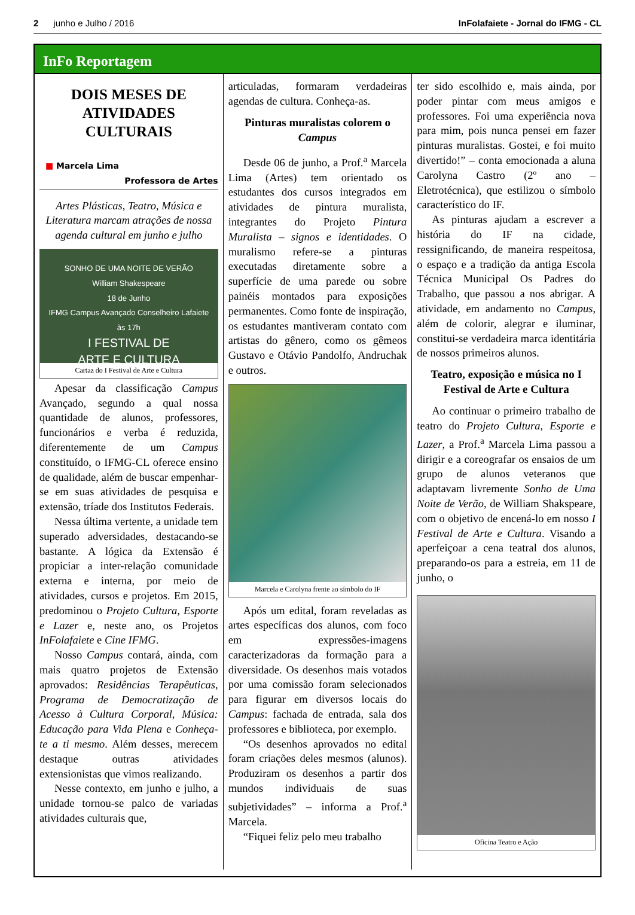2 junho e Julho / 2016 InFolafaiete - Jornal do IFMG - CL
InFo Reportagem
DOIS MESES DE ATIVIDADES CULTURAIS
■ Marcela Lima
Professora de Artes
Artes Plásticas, Teatro, Música e Literatura marcam atrações de nossa agenda cultural em junho e julho
SONHO DE UMA NOITE DE VERÃO
William Shakespeare
18 de Junho
IFMG Campus Avançado Conselheiro Lafaiete
às 17h
I FESTIVAL DE
ARTE E CULTURA
Cartaz do I Festival de Arte e Cultura
Apesar da classificação Campus Avançado, segundo a qual nossa quantidade de alunos, professores, funcionários e verba é reduzida, diferentemente de um Campus constituído, o IFMG-CL oferece ensino de qualidade, além de buscar empenhar-se em suas atividades de pesquisa e extensão, tríade dos Institutos Federais.
Nessa última vertente, a unidade tem superado adversidades, destacando-se bastante. A lógica da Extensão é propiciar a inter-relação comunidade externa e interna, por meio de atividades, cursos e projetos. Em 2015, predominou o Projeto Cultura, Esporte e Lazer e, neste ano, os Projetos InFolafaiete e Cine IFMG.
Nosso Campus contará, ainda, com mais quatro projetos de Extensão aprovados: Residências Terapêuticas, Programa de Democratização de Acesso à Cultura Corporal, Música: Educação para Vida Plena e Conheça-te a ti mesmo. Além desses, merecem destaque outras atividades extensionistas que vimos realizando.
Nesse contexto, em junho e julho, a unidade tornou-se palco de variadas atividades culturais que,
articuladas, formaram verdadeiras agendas de cultura. Conheça-as.
Pinturas muralistas colorem o Campus
Desde 06 de junho, a Prof.<sup>a</sup> Marcela Lima (Artes) tem orientado os estudantes dos cursos integrados em atividades de pintura muralista, integrantes do Projeto Pintura Muralista – signos e identidades. O muralismo refere-se a pinturas executadas diretamente sobre a superfície de uma parede ou sobre painéis montados para exposições permanentes. Como fonte de inspiração, os estudantes mantiveram contato com artistas do gênero, como os gêmeos Gustavo e Otávio Pandolfo, Andruchak e outros.
Marcela e Carolyna frente ao símbolo do IF
Após um edital, foram reveladas as artes específicas dos alunos, com foco em expressões-imagens caracterizadoras da formação para a diversidade. Os desenhos mais votados por uma comissão foram selecionados para figurar em diversos locais do Campus: fachada de entrada, sala dos professores e biblioteca, por exemplo.
“Os desenhos aprovados no edital foram criações deles mesmos (alunos). Produziram os desenhos a partir dos mundos individuais de suas subjetividades” – informa a Prof.<sup>a</sup> Marcela.
“Fiquei feliz pelo meu trabalho
ter sido escolhido e, mais ainda, por poder pintar com meus amigos e professores. Foi uma experiência nova para mim, pois nunca pensei em fazer pinturas muralistas. Gostei, e foi muito divertido!” – conta emocionada a aluna Carolyna Castro (2º ano – Eletrotécnica), que estilizou o símbolo característico do IF.
As pinturas ajudam a escrever a história do IF na cidade, ressignificando, de maneira respeitosa, o espaço e a tradição da antiga Escola Técnica Municipal Os Padres do Trabalho, que passou a nos abrigar. A atividade, em andamento no Campus, além de colorir, alegrar e iluminar, constitui-se verdadeira marca identitária de nossos primeiros alunos.
Teatro, exposição e música no I Festival de Arte e Cultura
Ao continuar o primeiro trabalho de teatro do Projeto Cultura, Esporte e Lazer, a Prof.<sup>a</sup> Marcela Lima passou a dirigir e a coreografar os ensaios de um grupo de alunos veteranos que adaptavam livremente Sonho de Uma Noite de Verão, de William Shakspeare, com o objetivo de encená-lo em nosso I Festival de Arte e Cultura. Visando a aperfeiçoar a cena teatral dos alunos, preparando-os para a estreia, em 11 de junho, o
Oficina Teatro e Ação